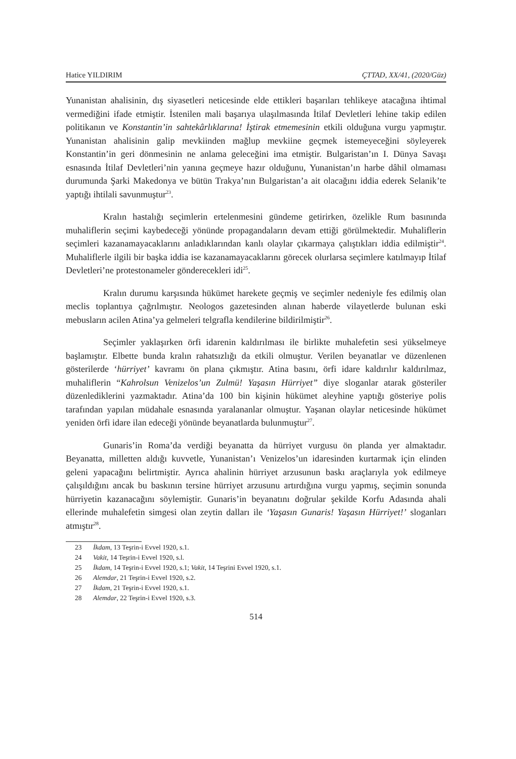Hatice YILDIRIM ÇTTAD, XX/41, (2020/Güz)
Yunanistan ahalisinin, dış siyasetleri neticesinde elde ettikleri başarıları tehlikeye atacağına ihtimal vermediğini ifade etmiştir. İstenilen mali başarıya ulaşılmasında İtilaf Devletleri lehine takip edilen politikanın ve Konstantin’in sahtekârlıklarına! İştirak etmemesinin etkili olduğuna vurgu yapmıştır. Yunanistan ahalisinin galip mevkiinden mağlup mevkiine geçmek istemeyeceğini söyleyerek Konstantin’in geri dönmesinin ne anlama geleceğini ima etmiştir. Bulgaristan’ın I. Dünya Savaşı esnasında İtilaf Devletleri’nin yanına geçmeye hazır olduğunu, Yunanistan’ın harbe dâhil olmaması durumunda Şarki Makedonya ve bütün Trakya’nın Bulgaristan’a ait olacağını iddia ederek Selanik’te yaptığı ihtilali savunmuştur<sup>23</sup>.
Kralın hastalığı seçimlerin ertelenmesini gündeme getirirken, özelikle Rum basınında muhaliflerin seçimi kaybedeceği yönünde propagandaların devam ettiği görülmektedir. Muhaliflerin seçimleri kazanamayacaklarını anladıklarından kanlı olaylar çıkarmaya çalıştıkları iddia edilmiştir<sup>24</sup>. Muhaliflerle ilgili bir başka iddia ise kazanamayacaklarını görecek olurlarsa seçimlere katılmayıp İtilaf Devletleri’ne protestonameler gönderecekleri idi<sup>25</sup>.
Kralın durumu karşısında hükümet harekete geçmiş ve seçimler nedeniyle fes edilmiş olan meclis toplantıya çağrılmıştır. Neologos gazetesinden alınan haberde vilayetlerde bulunan eski mebusların acilen Atina’ya gelmeleri telgrafla kendilerine bildirilmiştir<sup>26</sup>.
Seçimler yaklaşırken örfi idarenin kaldırılması ile birlikte muhalefetin sesi yükselmeye başlamıştır. Elbette bunda kralın rahatsızlığı da etkili olmuştur. Verilen beyanatlar ve düzenlenen gösterilerde ‘hürriyet’ kavramı ön plana çıkmıştır. Atina basını, örfi idare kaldırılır kaldırılmaz, muhaliflerin “Kahrolsun Venizelos’un Zulmü! Yaşasın Hürriyet” diye sloganlar atarak gösteriler düzenlediklerini yazmaktadır. Atina’da 100 bin kişinin hükümet aleyhine yaptığı gösteriye polis tarafından yapılan müdahale esnasında yaralananlar olmuştur. Yaşanan olaylar neticesinde hükümet yeniden örfi idare ilan edeceği yönünde beyanatlarda bulunmuştur<sup>27</sup>.
Gunaris’in Roma’da verdiği beyanatta da hürriyet vurgusu ön planda yer almaktadır. Beyanatta, milletten aldığı kuvvetle, Yunanistan’ı Venizelos’un idaresinden kurtarmak için elinden geleni yapacağını belirtmiştir. Ayrıca ahalinin hürriyet arzusunun baskı araçlarıyla yok edilmeye çalışıldığını ancak bu baskının tersine hürriyet arzusunu artırdığına vurgu yapmış, seçimin sonunda hürriyetin kazanacağını söylemiştir. Gunaris’in beyanatını doğrular şekilde Korfu Adasında ahali ellerinde muhalefetin simgesi olan zeytin dalları ile ‘Yaşasın Gunaris! Yaşasın Hürriyet!’ sloganları atmıştır<sup>28</sup>.
23 İkdam, 13 Teşrin-i Evvel 1920, s.1.
24 Vakit, 14 Teşrin-i Evvel 1920, s.l.
25 İkdam, 14 Teşrin-i Evvel 1920, s.1; Vakit, 14 Teşrini Evvel 1920, s.1.
26 Alemdar, 21 Teşrin-i Evvel 1920, s.2.
27 İkdam, 21 Teşrin-i Evvel 1920, s.1.
28 Alemdar, 22 Teşrin-i Evvel 1920, s.3.
514